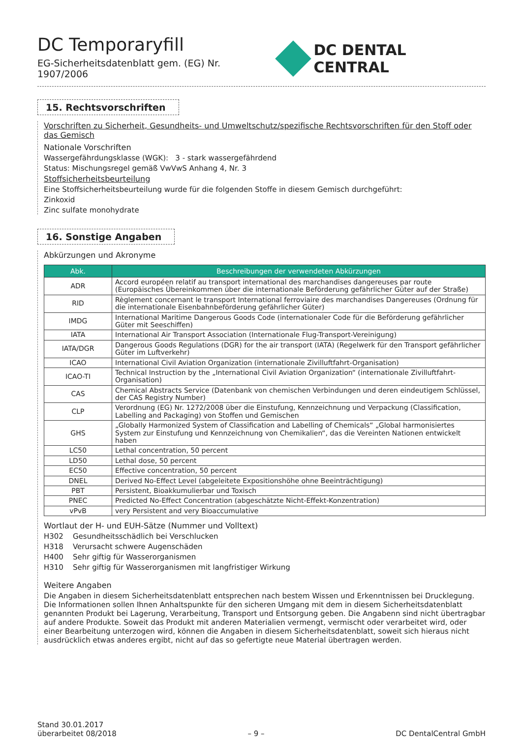DC Temporaryfill
EG-Sicherheitsdatenblatt gem. (EG) Nr. 1907/2006
DC DENTAL CENTRAL
15. Rechtsvorschriften
Vorschriften zu Sicherheit, Gesundheits- und Umweltschutz/spezifische Rechtsvorschriften für den Stoff oder das Gemisch
Nationale Vorschriften
Wassergefährdungsklasse (WGK): 3 - stark wassergefährdend
Status: Mischungsregel gemäß VwVwS Anhang 4, Nr. 3
Stoffsicherheitsbeurteilung
Eine Stoffsicherheitsbeurteilung wurde für die folgenden Stoffe in diesem Gemisch durchgeführt:
Zinkoxid
Zinc sulfate monohydrate
16. Sonstige Angaben
Abkürzungen und Akronyme
| Abk. | Beschreibungen der verwendeten Abkürzungen |
| --- | --- |
| ADR | Accord européen relatif au transport international des marchandises dangereuses par route (Europäisches Übereinkommen über die internationale Beförderung gefährlicher Güter auf der Straße) |
| RID | Règlement concernant le transport International ferroviaire des marchandises Dangereuses (Ordnung für die internationale Eisenbahnbeförderung gefährlicher Güter) |
| IMDG | International Maritime Dangerous Goods Code (internationaler Code für die Beförderung gefährlicher Güter mit Seeschiffen) |
| IATA | International Air Transport Association (Internationale Flug-Transport-Vereinigung) |
| IATA/DGR | Dangerous Goods Regulations (DGR) for the air transport (IATA) (Regelwerk für den Transport gefährlicher Güter im Luftverkehr) |
| ICAO | International Civil Aviation Organization (internationale Zivilluftfahrt-Organisation) |
| ICAO-TI | Technical Instruction by the „International Civil Aviation Organization“ (internationale Zivilluftfahrt-Organisation) |
| CAS | Chemical Abstracts Service (Datenbank von chemischen Verbindungen und deren eindeutigem Schlüssel, der CAS Registry Number) |
| CLP | Verordnung (EG) Nr. 1272/2008 über die Einstufung, Kennzeichnung und Verpackung (Classification, Labelling and Packaging) von Stoffen und Gemischen |
| GHS | „Globally Harmonized System of Classification and Labelling of Chemicals“ „Global harmonisiertes System zur Einstufung und Kennzeichnung von Chemikalien“, das die Vereinten Nationen entwickelt haben |
| LC50 | Lethal concentration, 50 percent |
| LD50 | Lethal dose, 50 percent |
| EC50 | Effective concentration, 50 percent |
| DNEL | Derived No-Effect Level (abgeleitete Expositionshöhe ohne Beeinträchtigung) |
| PBT | Persistent, Bioakkumulierbar und Toxisch |
| PNEC | Predicted No-Effect Concentration (abgeschätzte Nicht-Effekt-Konzentration) |
| vPvB | very Persistent and very Bioaccumulative |
Wortlaut der H- und EUH-Sätze (Nummer und Volltext)
H302 Gesundheitsschädlich bei Verschlucken
H318 Verursacht schwere Augenschäden
H400 Sehr giftig für Wasserorganismen
H310 Sehr giftig für Wasserorganismen mit langfristiger Wirkung
Weitere Angaben
Die Angaben in diesem Sicherheitsdatenblatt entsprechen nach bestem Wissen und Erkenntnissen bei Drucklegung.
Die Informationen sollen Ihnen Anhaltspunkte für den sicheren Umgang mit dem in diesem Sicherheitsdatenblatt genannten Produkt bei Lagerung, Verarbeitung, Transport und Entsorgung geben. Die Angabenn sind nicht übertragbar auf andere Produkte. Soweit das Produkt mit anderen Materialien vermengt, vermischt oder verarbeitet wird, oder einer Bearbeitung unterzogen wird, können die Angaben in diesem Sicherheitsdatenblatt, soweit sich hieraus nicht ausdrücklich etwas anderes ergibt, nicht auf das so gefertigte neue Material übertragen werden.
Stand 30.01.2017
überarbeitet 08/2018
– 9 –
DC DentalCentral GmbH